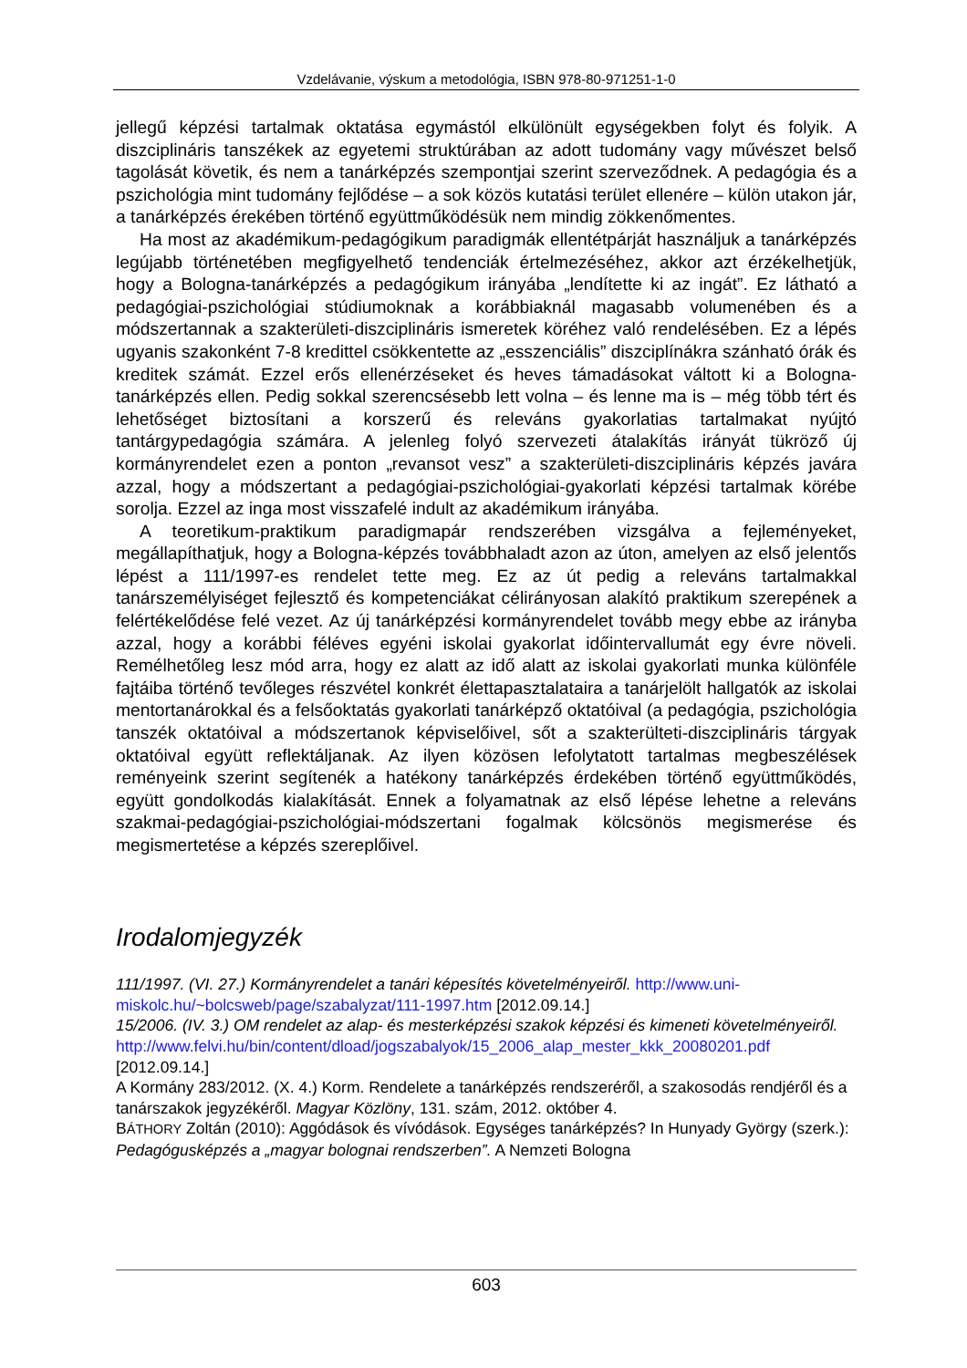Vzdelávanie, výskum a metodológia, ISBN 978-80-971251-1-0
jellegű képzési tartalmak oktatása egymástól elkülönült egységekben folyt és folyik. A diszciplináris tanszékek az egyetemi struktúrában az adott tudomány vagy művészet belső tagolását követik, és nem a tanárképzés szempontjai szerint szerveződnek. A pedagógia és a pszichológia mint tudomány fejlődése – a sok közös kutatási terület ellenére – külön utakon jár, a tanárképzés érekében történő együttműködésük nem mindig zökkenőmentes.
Ha most az akadémikum-pedagógikum paradigmák ellentétpárját használjuk a tanárképzés legújabb történetében megfigyelhető tendenciák értelmezéséhez, akkor azt érzékelhetjük, hogy a Bologna-tanárképzés a pedagógikum irányába „lendítette ki az ingát”. Ez látható a pedagógiai-pszichológiai stúdiumoknak a korábbiaknál magasabb volumenében és a módszertannak a szakterületi-diszciplináris ismeretek köréhez való rendelésében. Ez a lépés ugyanis szakonként 7-8 kredittel csökkentette az „esszenciális” diszciplínákra szánható órák és kreditek számát. Ezzel erős ellenérzéseket és heves támadásokat váltott ki a Bologna-tanárképzés ellen. Pedig sokkal szerencsésebb lett volna – és lenne ma is – még több tért és lehetőséget biztosítani a korszerű és releváns gyakorlatias tartalmakat nyújtó tantárgypedagógia számára. A jelenleg folyó szervezeti átalakítás irányát tükröző új kormányrendelet ezen a ponton „revansot vesz” a szakterületi-diszciplináris képzés javára azzal, hogy a módszertant a pedagógiai-pszichológiai-gyakorlati képzési tartalmak körébe sorolja. Ezzel az inga most visszafelé indult az akadémikum irányába.
A teoretikum-praktikum paradigmapár rendszerében vizsgálva a fejleményeket, megállapíthatjuk, hogy a Bologna-képzés továbbhaladt azon az úton, amelyen az első jelentős lépést a 111/1997-es rendelet tette meg. Ez az út pedig a releváns tartalmakkal tanárszemélyiséget fejlesztő és kompetenciákat célirányosan alakító praktikum szerepének a felértékelődése felé vezet. Az új tanárképzési kormányrendelet tovább megy ebbe az irányba azzal, hogy a korábbi féléves egyéni iskolai gyakorlat időintervallumát egy évre növeli. Remélhetőleg lesz mód arra, hogy ez alatt az idő alatt az iskolai gyakorlati munka különféle fajtáiba történő tevőleges részvétel konkrét élettapasztalataira a tanárjelölt hallgatók az iskolai mentortanárokkal és a felsőoktatás gyakorlati tanárképző oktatóival (a pedagógia, pszichológia tanszék oktatóival a módszertanok képviselőivel, sőt a szakterülteti-diszciplináris tárgyak oktatóival együtt reflektáljanak. Az ilyen közösen lefolytatott tartalmas megbeszélések reményeink szerint segítenék a hatékony tanárképzés érdekében történő együttműködés, együtt gondolkodás kialakítását. Ennek a folyamatnak az első lépése lehetne a releváns szakmai-pedagógiai-pszichológiai-módszertani fogalmak kölcsönös megismerése és megismertetése a képzés szereplőivel.
Irodalomjegyzék
111/1997. (VI. 27.) Kormányrendelet a tanári képesítés követelményeiről. http://www.uni-miskolc.hu/~bolcsweb/page/szabalyzat/111-1997.htm [2012.09.14.]
15/2006. (IV. 3.) OM rendelet az alap- és mesterképzési szakok képzési és kimeneti követelményeiről. http://www.felvi.hu/bin/content/dload/jogszabalyok/15_2006_alap_mester_kkk_20080201.pdf [2012.09.14.]
A Kormány 283/2012. (X. 4.) Korm. Rendelete a tanárképzés rendszeréről, a szakosodás rendjéről és a tanárszakok jegyzékéről. Magyar Közlöny, 131. szám, 2012. október 4.
BÁTHORY Zoltán (2010): Aggódások és vívódások. Egységes tanárképzés? In Hunyady György (szerk.): Pedagógusképzés a „magyar bolognai rendszerben”. A Nemzeti Bologna
603